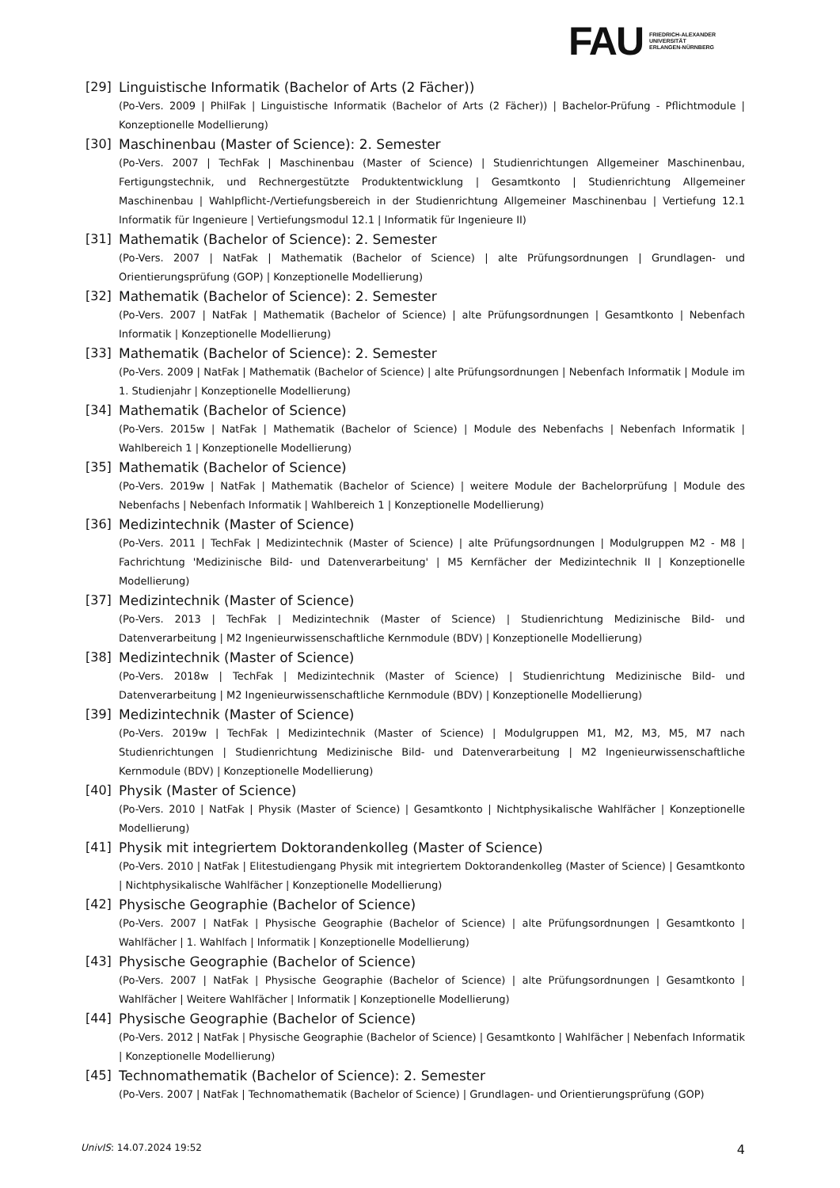FAU
FRIEDRICH-ALEXANDER
UNIVERSITÄT
ERLANGEN-NÜRNBERG
[29] Linguistische Informatik (Bachelor of Arts (2 Fächer))
(Po-Vers. 2009 | PhilFak | Linguistische Informatik (Bachelor of Arts (2 Fächer)) | Bachelor-Prüfung - Pflichtmodule | Konzeptionelle Modellierung)
[30] Maschinenbau (Master of Science): 2. Semester
(Po-Vers. 2007 | TechFak | Maschinenbau (Master of Science) | Studienrichtungen Allgemeiner Maschinenbau, Fertigungstechnik, und Rechnergestützte Produktentwicklung | Gesamtkonto | Studienrichtung Allgemeiner Maschinenbau | Wahlpflicht-/Vertiefungsbereich in der Studienrichtung Allgemeiner Maschinenbau | Vertiefung 12.1 Informatik für Ingenieure | Vertiefungsmodul 12.1 | Informatik für Ingenieure II)
[31] Mathematik (Bachelor of Science): 2. Semester
(Po-Vers. 2007 | NatFak | Mathematik (Bachelor of Science) | alte Prüfungsordnungen | Grundlagen- und Orientierungsprüfung (GOP) | Konzeptionelle Modellierung)
[32] Mathematik (Bachelor of Science): 2. Semester
(Po-Vers. 2007 | NatFak | Mathematik (Bachelor of Science) | alte Prüfungsordnungen | Gesamtkonto | Nebenfach Informatik | Konzeptionelle Modellierung)
[33] Mathematik (Bachelor of Science): 2. Semester
(Po-Vers. 2009 | NatFak | Mathematik (Bachelor of Science) | alte Prüfungsordnungen | Nebenfach Informatik | Module im 1. Studienjahr | Konzeptionelle Modellierung)
[34] Mathematik (Bachelor of Science)
(Po-Vers. 2015w | NatFak | Mathematik (Bachelor of Science) | Module des Nebenfachs | Nebenfach Informatik | Wahlbereich 1 | Konzeptionelle Modellierung)
[35] Mathematik (Bachelor of Science)
(Po-Vers. 2019w | NatFak | Mathematik (Bachelor of Science) | weitere Module der Bachelorprüfung | Module des Nebenfachs | Nebenfach Informatik | Wahlbereich 1 | Konzeptionelle Modellierung)
[36] Medizintechnik (Master of Science)
(Po-Vers. 2011 | TechFak | Medizintechnik (Master of Science) | alte Prüfungsordnungen | Modulgruppen M2 - M8 | Fachrichtung 'Medizinische Bild- und Datenverarbeitung' | M5 Kernfächer der Medizintechnik II | Konzeptionelle Modellierung)
[37] Medizintechnik (Master of Science)
(Po-Vers. 2013 | TechFak | Medizintechnik (Master of Science) | Studienrichtung Medizinische Bild- und Datenverarbeitung | M2 Ingenieurwissenschaftliche Kernmodule (BDV) | Konzeptionelle Modellierung)
[38] Medizintechnik (Master of Science)
(Po-Vers. 2018w | TechFak | Medizintechnik (Master of Science) | Studienrichtung Medizinische Bild- und Datenverarbeitung | M2 Ingenieurwissenschaftliche Kernmodule (BDV) | Konzeptionelle Modellierung)
[39] Medizintechnik (Master of Science)
(Po-Vers. 2019w | TechFak | Medizintechnik (Master of Science) | Modulgruppen M1, M2, M3, M5, M7 nach Studienrichtungen | Studienrichtung Medizinische Bild- und Datenverarbeitung | M2 Ingenieurwissenschaftliche Kernmodule (BDV) | Konzeptionelle Modellierung)
[40] Physik (Master of Science)
(Po-Vers. 2010 | NatFak | Physik (Master of Science) | Gesamtkonto | Nichtphysikalische Wahlfächer | Konzeptionelle Modellierung)
[41] Physik mit integriertem Doktorandenkolleg (Master of Science)
(Po-Vers. 2010 | NatFak | Elitestudiengang Physik mit integriertem Doktorandenkolleg (Master of Science) | Gesamtkonto | Nichtphysikalische Wahlfächer | Konzeptionelle Modellierung)
[42] Physische Geographie (Bachelor of Science)
(Po-Vers. 2007 | NatFak | Physische Geographie (Bachelor of Science) | alte Prüfungsordnungen | Gesamtkonto | Wahlfächer | 1. Wahlfach | Informatik | Konzeptionelle Modellierung)
[43] Physische Geographie (Bachelor of Science)
(Po-Vers. 2007 | NatFak | Physische Geographie (Bachelor of Science) | alte Prüfungsordnungen | Gesamtkonto | Wahlfächer | Weitere Wahlfächer | Informatik | Konzeptionelle Modellierung)
[44] Physische Geographie (Bachelor of Science)
(Po-Vers. 2012 | NatFak | Physische Geographie (Bachelor of Science) | Gesamtkonto | Wahlfächer | Nebenfach Informatik | Konzeptionelle Modellierung)
[45] Technomathematik (Bachelor of Science): 2. Semester
(Po-Vers. 2007 | NatFak | Technomathematik (Bachelor of Science) | Grundlagen- und Orientierungsprüfung (GOP)
UnivIS: 14.07.2024 19:52 4